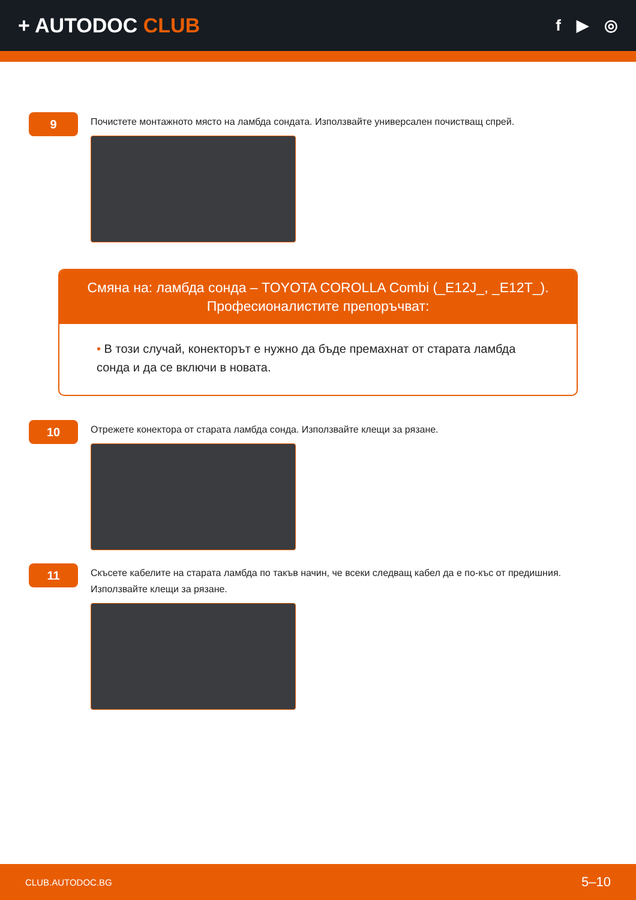+ AUTODOC CLUB
f ▶ ◎
9
Почистете монтажното място на ламбда сондата. Използвайте универсален почистващ спрей.
Смяна на: ламбда сонда – TOYOTA COROLLA Combi (_E12J_, _E12T_).
Професионалистите препоръчват:
• В този случай, конекторът е нужно да бъде премахнат от старата ламбда сонда и да се включи в новата.
10
Отрежете конектора от старата ламбда сонда. Използвайте клещи за рязане.
11
Скъсете кабелите на старата ламбда по такъв начин, че всеки следващ кабел да е по-къс от предишния.
Използвайте клещи за рязане.
CLUB.AUTODOC.BG 5–10